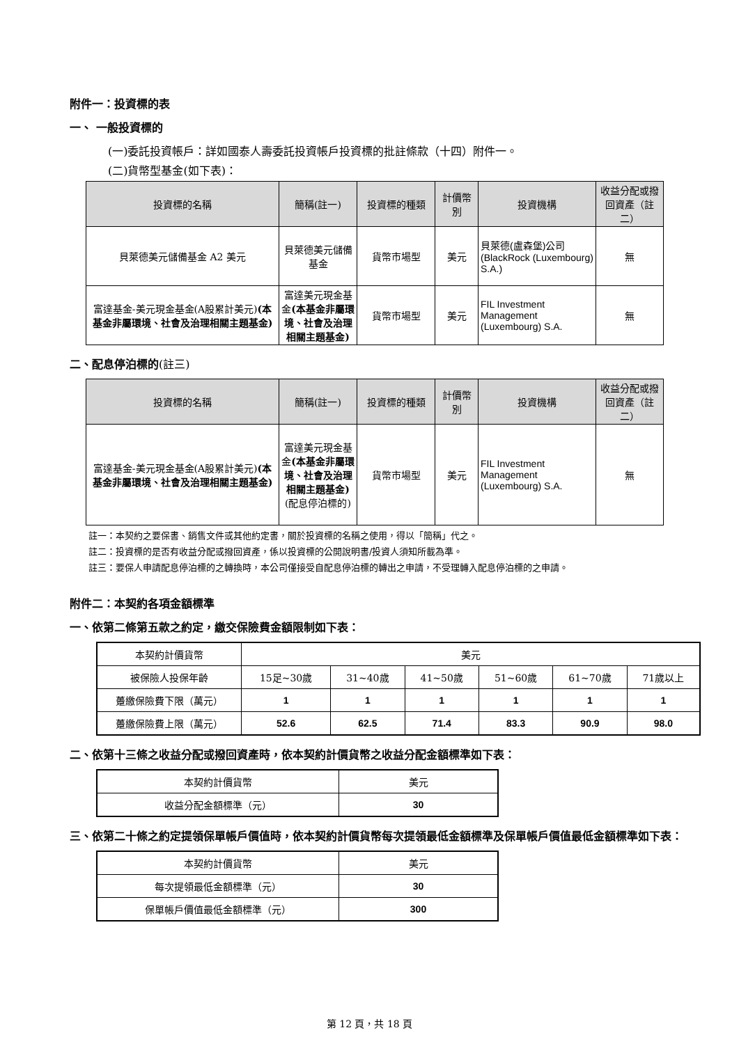附件一：投資標的表
一、 一般投資標的
(一)委託投資帳戶：詳如國泰人壽委託投資帳戶投資標的批註條款（十四）附件一。
(二)貨幣型基金(如下表)：
| 投資標的名稱 | 簡稱(註一) | 投資標的種類 | 計價幣別 | 投資機構 | 收益分配或撥回資產（註二） |
| --- | --- | --- | --- | --- | --- |
| 貝萊德美元儲備基金 A2 美元 | 貝萊德美元儲備基金 | 貨幣市場型 | 美元 | 貝萊德(盧森堡)公司 (BlackRock (Luxembourg) S.A.) | 無 |
| 富達基金-美元現金基金(A股累計美元) (本基金非屬環境、社會及治理相關主題基金) | 富達美元現金基金 (本基金非屬環境、社會及治理相關主題基金) | 貨幣市場型 | 美元 | FIL Investment Management (Luxembourg) S.A. | 無 |
二、配息停泊標的(註三)
| 投資標的名稱 | 簡稱(註一) | 投資標的種類 | 計價幣別 | 投資機構 | 收益分配或撥回資產（註二） |
| --- | --- | --- | --- | --- | --- |
| 富達基金-美元現金基金(A股累計美元) (本基金非屬環境、社會及治理相關主題基金) | 富達美元現金基金 (本基金非屬環境、社會及治理相關主題基金) (配息停泊標的) | 貨幣市場型 | 美元 | FIL Investment Management (Luxembourg) S.A. | 無 |
註一：本契約之要保書、銷售文件或其他約定書，關於投資標的名稱之使用，得以「簡稱」代之。
註二：投資標的是否有收益分配或撥回資產，係以投資標的公開說明書/投資人須知所載為準。
註三：要保人申請配息停泊標的之轉換時，本公司僅接受自配息停泊標的轉出之申請，不受理轉入配息停泊標的之申請。
附件二：本契約各項金額標準
一、依第二條第五款之約定，繳交保險費金額限制如下表：
| 本契約計價貨幣 | 美元 | | | | | |
| 被保險人投保年齡 | 15足~30歲 | 31~40歲 | 41~50歲 | 51~60歲 | 61~70歲 | 71歲以上 |
| 躉繳保險費下限（萬元） | 1 | 1 | 1 | 1 | 1 | 1 |
| 躉繳保險費上限（萬元） | 52.6 | 62.5 | 71.4 | 83.3 | 90.9 | 98.0 |
二、依第十三條之收益分配或撥回資產時，依本契約計價貨幣之收益分配金額標準如下表：
| 本契約計價貨幣 | 美元 |
| 收益分配金額標準（元） | 30 |
三、依第二十條之約定提領保單帳戶價值時，依本契約計價貨幣每次提領最低金額標準及保單帳戶價值最低金額標準如下表：
| 本契約計價貨幣 | 美元 |
| 每次提領最低金額標準（元） | 30 |
| 保單帳戶價值最低金額標準（元） | 300 |
第 12 頁，共 18 頁